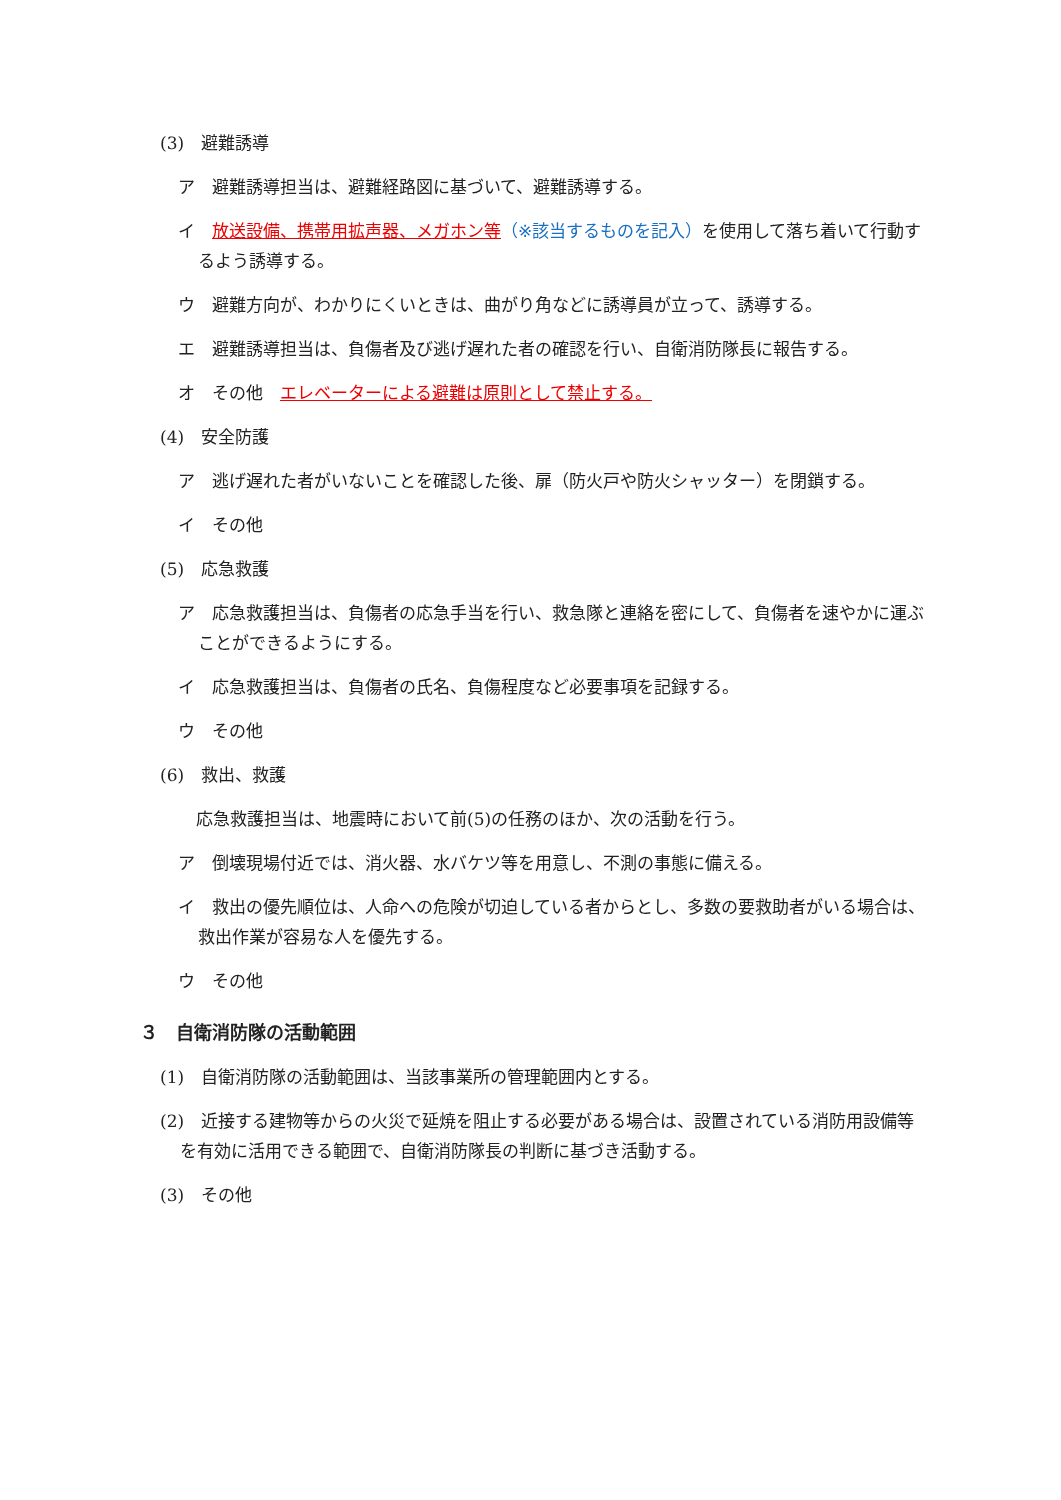(3)　避難誘導
ア　避難誘導担当は、避難経路図に基づいて、避難誘導する。
イ　放送設備、携帯用拡声器、メガホン等（※該当するものを記入）を使用して落ち着いて行動するよう誘導する。
ウ　避難方向が、わかりにくいときは、曲がり角などに誘導員が立って、誘導する。
エ　避難誘導担当は、負傷者及び逃げ遅れた者の確認を行い、自衛消防隊長に報告する。
オ　その他　エレベーターによる避難は原則として禁止する。
(4)　安全防護
ア　逃げ遅れた者がいないことを確認した後、扉（防火戸や防火シャッター）を閉鎖する。
イ　その他
(5)　応急救護
ア　応急救護担当は、負傷者の応急手当を行い、救急隊と連絡を密にして、負傷者を速やかに運ぶことができるようにする。
イ　応急救護担当は、負傷者の氏名、負傷程度など必要事項を記録する。
ウ　その他
(6)　救出、救護
応急救護担当は、地震時において前(5)の任務のほか、次の活動を行う。
ア　倒壊現場付近では、消火器、水バケツ等を用意し、不測の事態に備える。
イ　救出の優先順位は、人命への危険が切迫している者からとし、多数の要救助者がいる場合は、救出作業が容易な人を優先する。
ウ　その他
３　自衛消防隊の活動範囲
(1)　自衛消防隊の活動範囲は、当該事業所の管理範囲内とする。
(2)　近接する建物等からの火災で延焼を阻止する必要がある場合は、設置されている消防用設備等を有効に活用できる範囲で、自衛消防隊長の判断に基づき活動する。
(3)　その他